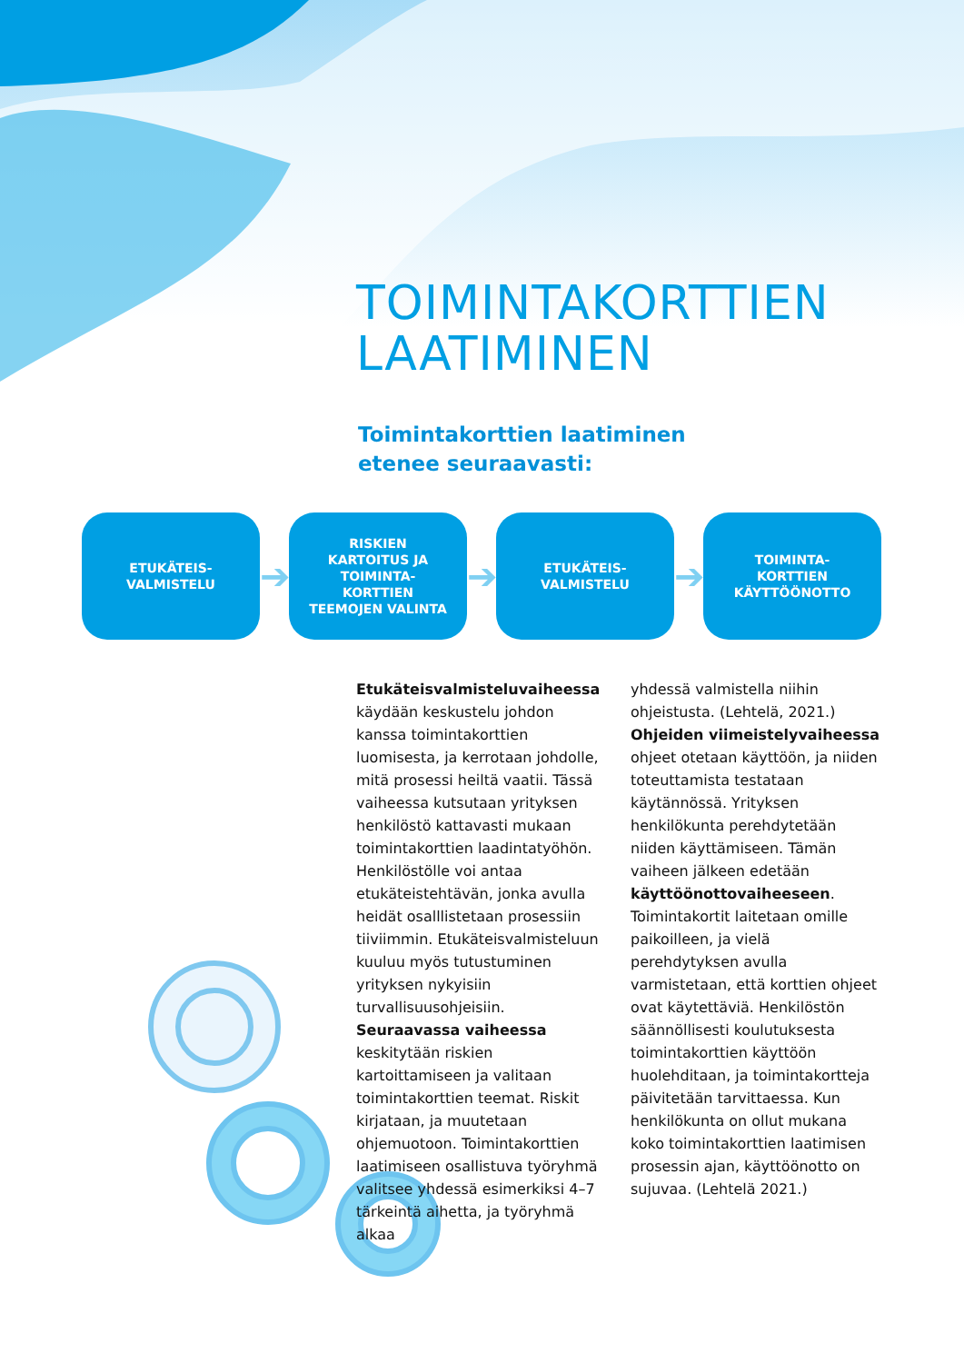TOIMINTAKORTTIEN
LAATIMINEN
Toimintakorttien laatiminen
etenee seuraavasti:
ETUKÄTEIS-
VALMISTELU
➔
RISKIEN
KARTOITUS JA
TOIMINTA-
KORTTIEN
TEEMOJEN VALINTA
➔
ETUKÄTEIS-
VALMISTELU
➔
TOIMINTA-
KORTTIEN
KÄYTTÖÖNOTTO
Etukäteisvalmisteluvaiheessa käydään keskustelu johdon kanssa toimintakorttien luomisesta, ja kerrotaan johdolle, mitä prosessi heiltä vaatii. Tässä vaiheessa kutsutaan yrityksen henkilöstö kattavasti mukaan toimintakorttien laadintatyöhön. Henkilöstölle voi antaa etukäteistehtävän, jonka avulla heidät osalllistetaan prosessiin tiiviimmin. Etukäteisvalmisteluun kuuluu myös tutustuminen yrityksen nykyisiin turvallisuusohjeisiin. Seuraavassa vaiheessa keskitytään riskien kartoittamiseen ja valitaan toimintakorttien teemat. Riskit kirjataan, ja muutetaan ohjemuotoon. Toimintakorttien laatimiseen osallistuva työryhmä valitsee yhdessä esimerkiksi 4–7 tärkeintä aihetta, ja työryhmä alkaa
yhdessä valmistella niihin ohjeistusta. (Lehtelä, 2021.)
Ohjeiden viimeistelyvaiheessa ohjeet otetaan käyttöön, ja niiden toteuttamista testataan käytännössä. Yrityksen henkilökunta perehdytetään niiden käyttämiseen. Tämän vaiheen jälkeen edetään käyttöönottovaiheeseen. Toimintakortit laitetaan omille paikoilleen, ja vielä perehdytyksen avulla varmistetaan, että korttien ohjeet ovat käytettäviä. Henkilöstön säännöllisesti koulutuksesta toimintakorttien käyttöön huolehditaan, ja toimintakortteja päivitetään tarvittaessa. Kun henkilökunta on ollut mukana koko toimintakorttien laatimisen prosessin ajan, käyttöönotto on sujuvaa. (Lehtelä 2021.)